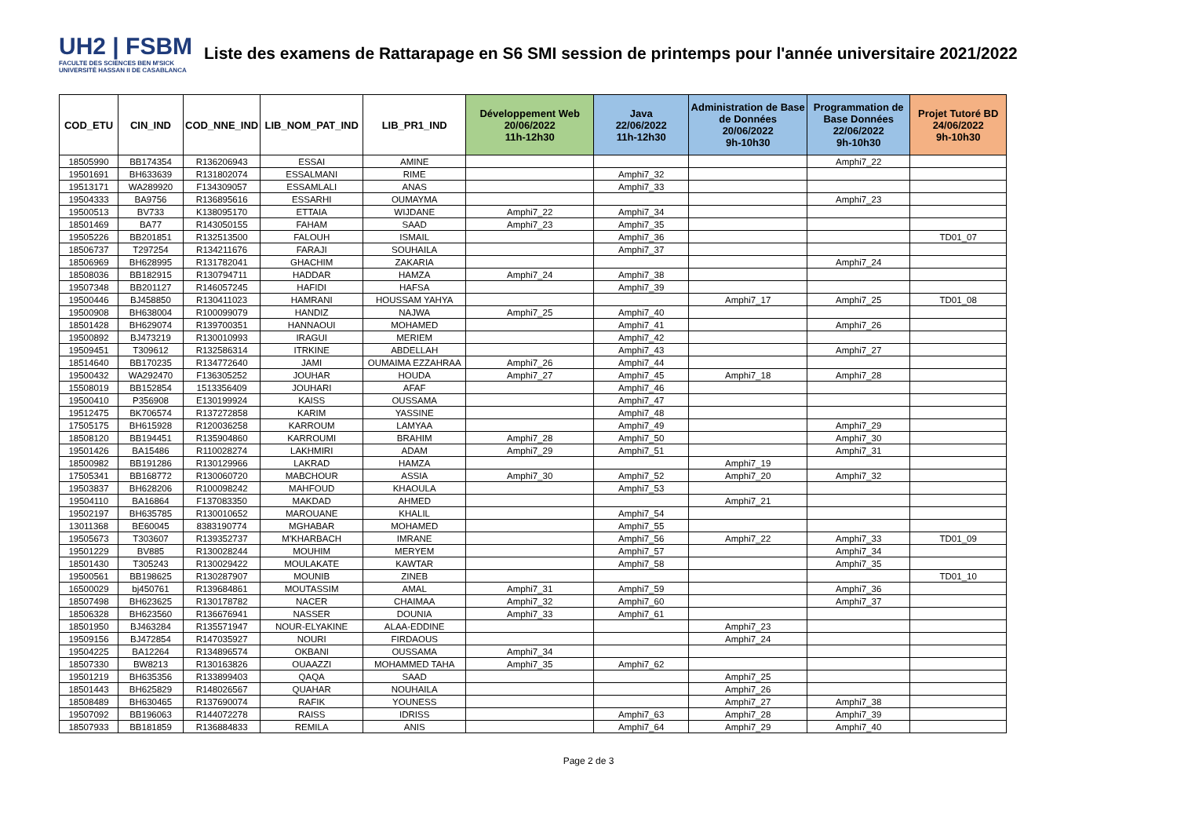UH2 | FSBM
FACULTE DES SCIENCES BEN M'SICK
UNIVERSITÉ HASSAN II DE CASABLANCA
Liste des examens de Rattarapage en S6 SMI session de printemps pour l'année universitaire 2021/2022
| COD_ETU | CIN_IND | COD_NNE_IND | LIB_NOM_PAT_IND | LIB_PR1_IND | Développement Web 20/06/2022 11h-12h30 | Java 22/06/2022 11h-12h30 | Administration de Base de Données 20/06/2022 9h-10h30 | Programmation de Base Données 22/06/2022 9h-10h30 | Projet Tutoré BD 24/06/2022 9h-10h30 |
| --- | --- | --- | --- | --- | --- | --- | --- | --- | --- |
| 18505990 | BB174354 | R136206943 | ESSAI | AMINE | | | | Amphi7_22 | |
| 19501691 | BH633639 | R131802074 | ESSALMANI | RIME | | Amphi7_32 | | | |
| 19513171 | WA289920 | F134309057 | ESSAMLALI | ANAS | | Amphi7_33 | | | |
| 19504333 | BA9756 | R136895616 | ESSARHI | OUMAYMA | | | | Amphi7_23 | |
| 19500513 | BV733 | K138095170 | ETTAIA | WIJDANE | Amphi7_22 | Amphi7_34 | | | |
| 18501469 | BA77 | R143050155 | FAHAM | SAAD | Amphi7_23 | Amphi7_35 | | | |
| 19505226 | BB201851 | R132513500 | FALOUH | ISMAIL | | Amphi7_36 | | | TD01_07 |
| 18506737 | T297254 | R134211676 | FARAJI | SOUHAILA | | Amphi7_37 | | | |
| 18506969 | BH628995 | R131782041 | GHACHIM | ZAKARIA | | | | Amphi7_24 | |
| 18508036 | BB182915 | R130794711 | HADDAR | HAMZA | Amphi7_24 | Amphi7_38 | | | |
| 19507348 | BB201127 | R146057245 | HAFIDI | HAFSA | | Amphi7_39 | | | |
| 19500446 | BJ458850 | R130411023 | HAMRANI | HOUSSAM YAHYA | | | Amphi7_17 | Amphi7_25 | TD01_08 |
| 19500908 | BH638004 | R100099079 | HANDIZ | NAJWA | Amphi7_25 | Amphi7_40 | | | |
| 18501428 | BH629074 | R139700351 | HANNAOUI | MOHAMED | | Amphi7_41 | | Amphi7_26 | |
| 19500892 | BJ473219 | R130010993 | IRAGUI | MERIEM | | Amphi7_42 | | | |
| 19509451 | T309612 | R132586314 | ITRKINE | ABDELLAH | | Amphi7_43 | | Amphi7_27 | |
| 18514640 | BB170235 | R134772640 | JAMI | OUMAIMA EZZAHRAA | Amphi7_26 | Amphi7_44 | | | |
| 19500432 | WA292470 | F136305252 | JOUHAR | HOUDA | Amphi7_27 | Amphi7_45 | Amphi7_18 | Amphi7_28 | |
| 15508019 | BB152854 | 1513356409 | JOUHARI | AFAF | | Amphi7_46 | | | |
| 19500410 | P356908 | E130199924 | KAISS | OUSSAMA | | Amphi7_47 | | | |
| 19512475 | BK706574 | R137272858 | KARIM | YASSINE | | Amphi7_48 | | | |
| 17505175 | BH615928 | R120036258 | KARROUM | LAMYAA | | Amphi7_49 | | Amphi7_29 | |
| 18508120 | BB194451 | R135904860 | KARROUMI | BRAHIM | Amphi7_28 | Amphi7_50 | | Amphi7_30 | |
| 19501426 | BA15486 | R110028274 | LAKHMIRI | ADAM | Amphi7_29 | Amphi7_51 | | Amphi7_31 | |
| 18500982 | BB191286 | R130129966 | LAKRAD | HAMZA | | | Amphi7_19 | | |
| 17505341 | BB168772 | R130060720 | MABCHOUR | ASSIA | Amphi7_30 | Amphi7_52 | Amphi7_20 | Amphi7_32 | |
| 19503837 | BH628206 | R100098242 | MAHFOUD | KHAOULA | | Amphi7_53 | | | |
| 19504110 | BA16864 | F137083350 | MAKDAD | AHMED | | | Amphi7_21 | | |
| 19502197 | BH635785 | R130010652 | MAROUANE | KHALIL | | Amphi7_54 | | | |
| 13011368 | BE60045 | 8383190774 | MGHABAR | MOHAMED | | Amphi7_55 | | | |
| 19505673 | T303607 | R139352737 | M'KHARBACH | IMRANE | | Amphi7_56 | Amphi7_22 | Amphi7_33 | TD01_09 |
| 19501229 | BV885 | R130028244 | MOUHIM | MERYEM | | Amphi7_57 | | Amphi7_34 | |
| 18501430 | T305243 | R130029422 | MOULAKATE | KAWTAR | | Amphi7_58 | | Amphi7_35 | |
| 19500561 | BB198625 | R130287907 | MOUNIB | ZINEB | | | | | TD01_10 |
| 16500029 | bj450761 | R139684861 | MOUTASSIM | AMAL | Amphi7_31 | Amphi7_59 | | Amphi7_36 | |
| 18507498 | BH623625 | R130178782 | NACER | CHAIMAA | Amphi7_32 | Amphi7_60 | | Amphi7_37 | |
| 18506328 | BH623560 | R136676941 | NASSER | DOUNIA | Amphi7_33 | Amphi7_61 | | | |
| 18501950 | BJ463284 | R135571947 | NOUR-ELYAKINE | ALAA-EDDINE | | | Amphi7_23 | | |
| 19509156 | BJ472854 | R147035927 | NOURI | FIRDAOUS | | | Amphi7_24 | | |
| 19504225 | BA12264 | R134896574 | OKBANI | OUSSAMA | Amphi7_34 | | | | |
| 18507330 | BW8213 | R130163826 | OUAAZZI | MOHAMMED TAHA | Amphi7_35 | Amphi7_62 | | | |
| 19501219 | BH635356 | R133899403 | QAQA | SAAD | | | Amphi7_25 | | |
| 18501443 | BH625829 | R148026567 | QUAHAR | NOUHAILA | | | Amphi7_26 | | |
| 18508489 | BH630465 | R137690074 | RAFIK | YOUNESS | | | Amphi7_27 | Amphi7_38 | |
| 19507092 | BB196063 | R144072278 | RAISS | IDRISS | | Amphi7_63 | Amphi7_28 | Amphi7_39 | |
| 18507933 | BB181859 | R136884833 | REMILA | ANIS | | Amphi7_64 | Amphi7_29 | Amphi7_40 | |
Page 2 de 3